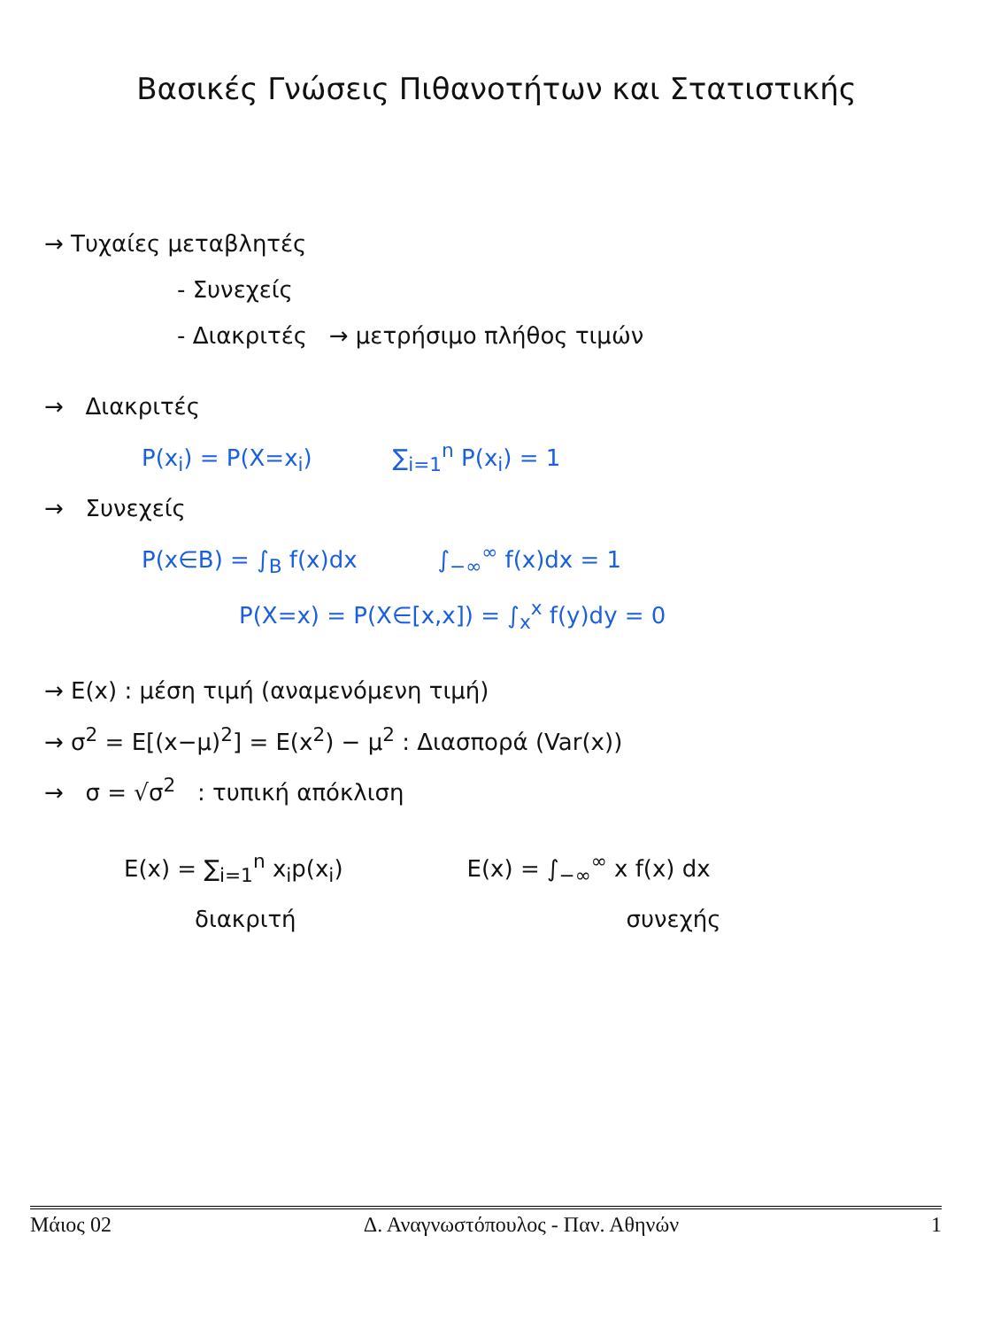Βασικές Γνώσεις Πιθανοτήτων και Στατιστικής
→ Τυχαίες μεταβλητές
- Συνεχείς
- Διακριτές → μετρήσιμο πλήθος τιμών
→ Διακριτές
P(x<sub>i</sub>) = P(X=x<sub>i</sub>) ∑<sub>i=1</sub><sup>n</sup> P(x<sub>i</sub>) = 1
→ Συνεχείς
P(x∈B) = ∫<sub>B</sub> f(x)dx ∫<sub>−∞</sub><sup>∞</sup> f(x)dx = 1
P(X=x) = P(X∈[x,x]) = ∫<sub>x</sub><sup>x</sup> f(y)dy = 0
→ E(x) : μέση τιμή (αναμενόμενη τιμή)
→ σ<sup>2</sup> = E[(x−μ)<sup>2</sup>] = E(x<sup>2</sup>) − μ<sup>2</sup> : Διασπορά (Var(x))
→ σ = √σ<sup>2</sup> : τυπική απόκλιση
E(x) = ∑<sub>i=1</sub><sup>n</sup> x<sub>i</sub>p(x<sub>i</sub>)
διακριτή
E(x) = ∫<sub>−∞</sub><sup>∞</sup> x f(x) dx
συνεχής
Μάιος 02 Δ. Αναγνωστόπουλος - Παν. Αθηνών 1